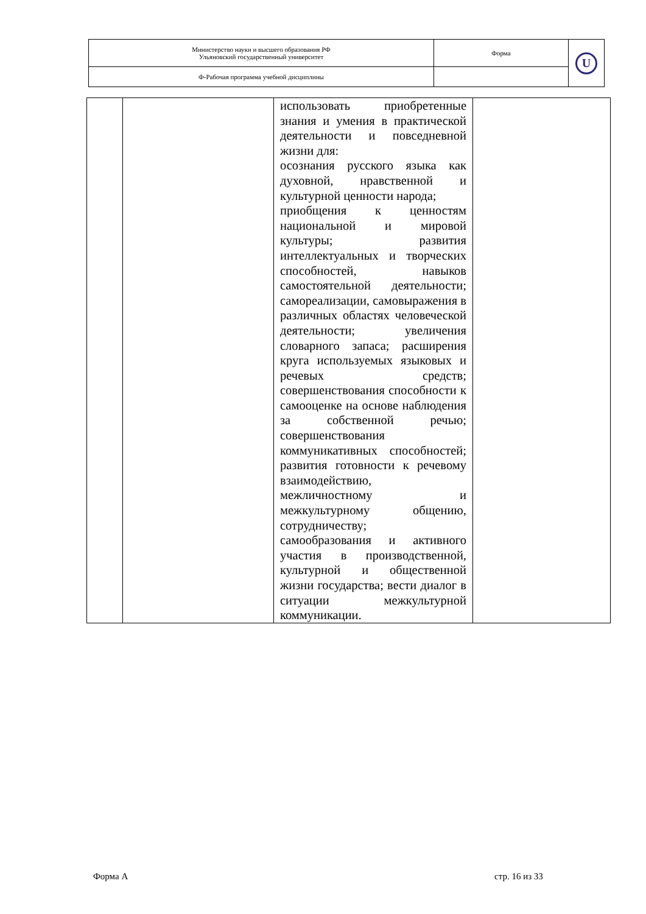| Министерство науки и высшего образования РФ Ульяновский государственный университет | Форма | U |
| Ф-Рабочая программа учебной дисциплины | | |
| | | использовать приобретенные знания и умения в практической деятельности и повседневной жизни для: осознания русского языка как духовной, нравственной и культурной ценности народа; приобщения к ценностям национальной и мировой культуры; развития интеллектуальных и творческих способностей, навыков самостоятельной деятельности; самореализации, самовыражения в различных областях человеческой деятельности; увеличения словарного запаса; расширения круга используемых языковых и речевых средств; совершенствования способности к самооценке на основе наблюдения за собственной речью; совершенствования коммуникативных способностей; развития готовности к речевому взаимодействию, межличностному и межкультурному общению, сотрудничеству; самообразования и активного участия в производственной, культурной и общественной жизни государства; вести диалог в ситуации межкультурной коммуникации. | |
Форма А стр. 16 из 33